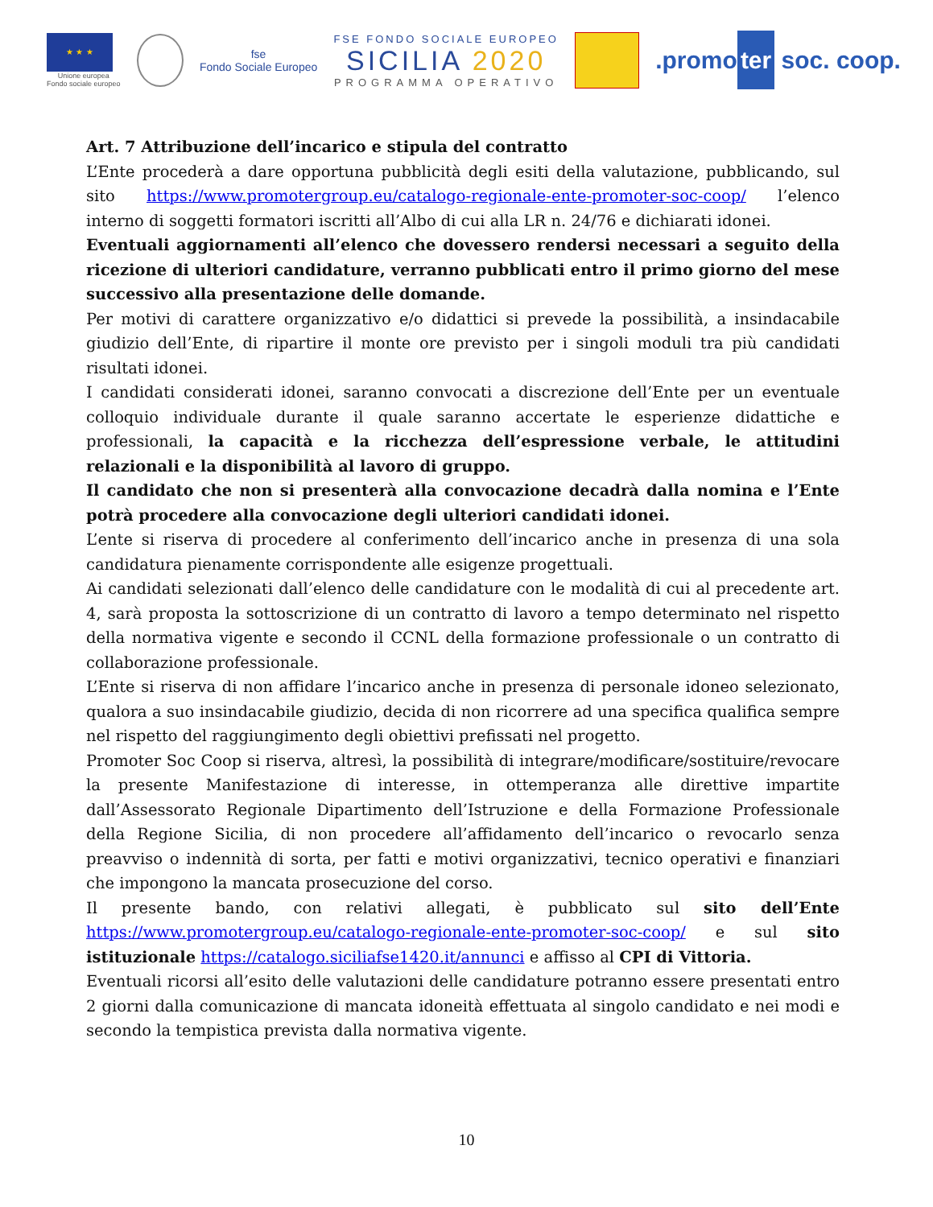★ ★ ★
Unione europea
Fondo sociale europeo
fse
Fondo Sociale Europeo
FSE FONDO SOCIALE EUROPEO
SICILIA 2020
PROGRAMMA OPERATIVO
.promo ter soc. coop.
Art. 7 Attribuzione dell’incarico e stipula del contratto
L’Ente procederà a dare opportuna pubblicità degli esiti della valutazione, pubblicando, sul sito https://www.promotergroup.eu/catalogo-regionale-ente-promoter-soc-coop/ l’elenco interno di soggetti formatori iscritti all’Albo di cui alla LR n. 24/76 e dichiarati idonei.
Eventuali aggiornamenti all’elenco che dovessero rendersi necessari a seguito della ricezione di ulteriori candidature, verranno pubblicati entro il primo giorno del mese successivo alla presentazione delle domande.
Per motivi di carattere organizzativo e/o didattici si prevede la possibilità, a insindacabile giudizio dell’Ente, di ripartire il monte ore previsto per i singoli moduli tra più candidati risultati idonei.
I candidati considerati idonei, saranno convocati a discrezione dell’Ente per un eventuale colloquio individuale durante il quale saranno accertate le esperienze didattiche e professionali, la capacità e la ricchezza dell’espressione verbale, le attitudini relazionali e la disponibilità al lavoro di gruppo.
Il candidato che non si presenterà alla convocazione decadrà dalla nomina e l’Ente potrà procedere alla convocazione degli ulteriori candidati idonei.
L’ente si riserva di procedere al conferimento dell’incarico anche in presenza di una sola candidatura pienamente corrispondente alle esigenze progettuali.
Ai candidati selezionati dall’elenco delle candidature con le modalità di cui al precedente art. 4, sarà proposta la sottoscrizione di un contratto di lavoro a tempo determinato nel rispetto della normativa vigente e secondo il CCNL della formazione professionale o un contratto di collaborazione professionale.
L’Ente si riserva di non affidare l’incarico anche in presenza di personale idoneo selezionato, qualora a suo insindacabile giudizio, decida di non ricorrere ad una specifica qualifica sempre nel rispetto del raggiungimento degli obiettivi prefissati nel progetto.
Promoter Soc Coop si riserva, altresì, la possibilità di integrare/modificare/sostituire/revocare la presente Manifestazione di interesse, in ottemperanza alle direttive impartite dall’Assessorato Regionale Dipartimento dell’Istruzione e della Formazione Professionale della Regione Sicilia, di non procedere all’affidamento dell’incarico o revocarlo senza preavviso o indennità di sorta, per fatti e motivi organizzativi, tecnico operativi e finanziari che impongono la mancata prosecuzione del corso.
Il presente bando, con relativi allegati, è pubblicato sul sito dell’Ente https://www.promotergroup.eu/catalogo-regionale-ente-promoter-soc-coop/ e sul sito istituzionale https://catalogo.siciliafse1420.it/annunci e affisso al CPI di Vittoria.
Eventuali ricorsi all’esito delle valutazioni delle candidature potranno essere presentati entro 2 giorni dalla comunicazione di mancata idoneità effettuata al singolo candidato e nei modi e secondo la tempistica prevista dalla normativa vigente.
10